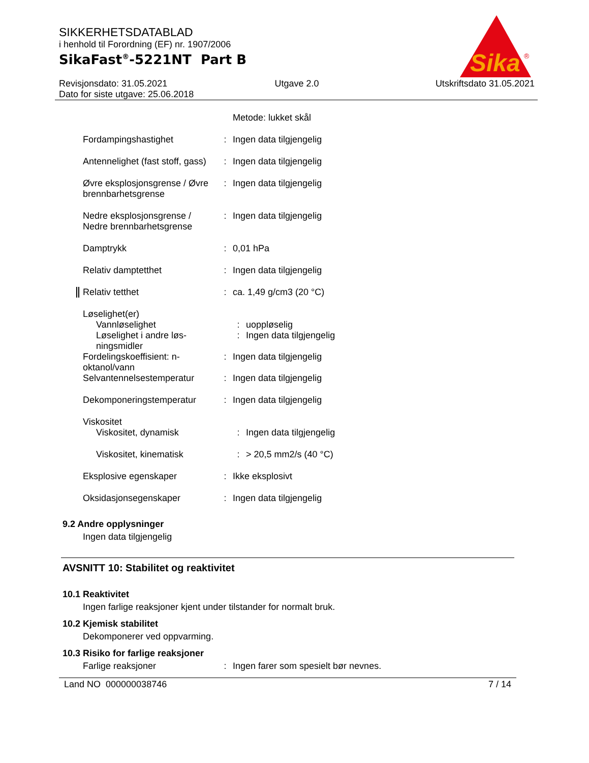SIKKERHETSDATABLAD
i henhold til Forordning (EF) nr. 1907/2006
SikaFast<sup>®</sup>-5221NT Part B
Sika
®
Revisjonsdato: 31.05.2021
Dato for siste utgave: 25.06.2018
Utgave 2.0 Utskriftsdato 31.05.2021
Metode: lukket skål
Fordampingshastighet : Ingen data tilgjengelig
Antennelighet (fast stoff, gass)
: Ingen data tilgjengelig
Øvre eksplosjonsgrense / Øvre brennbarhetsgrense
: Ingen data tilgjengelig
Nedre eksplosjonsgrense / Nedre brennbarhetsgrense
: Ingen data tilgjengelig
Damptrykk : 0,01 hPa
Relativ damptetthet : Ingen data tilgjengelig
Relativ tetthet : ca. 1,49 g/cm3 (20 °C)
Løselighet(er)
Vannløselighet : uoppløselig
Løselighet i andre løs-ningsmidler
: Ingen data tilgjengelig
Fordelingskoeffisient: n-oktanol/vann
: Ingen data tilgjengelig
Selvantennelsestemperatur
: Ingen data tilgjengelig
Dekomponeringstemperatur : Ingen data tilgjengelig
Viskositet
Viskositet, dynamisk : Ingen data tilgjengelig
Viskositet, kinematisk : > 20,5 mm2/s (40 °C)
Eksplosive egenskaper : Ikke eksplosivt
Oksidasjonsegenskaper : Ingen data tilgjengelig
9.2 Andre opplysninger
Ingen data tilgjengelig
AVSNITT 10: Stabilitet og reaktivitet
10.1 Reaktivitet
Ingen farlige reaksjoner kjent under tilstander for normalt bruk.
10.2 Kjemisk stabilitet
Dekomponerer ved oppvarming.
10.3 Risiko for farlige reaksjoner
Farlige reaksjoner : Ingen farer som spesielt bør nevnes.
Land NO 000000038746 7 / 14